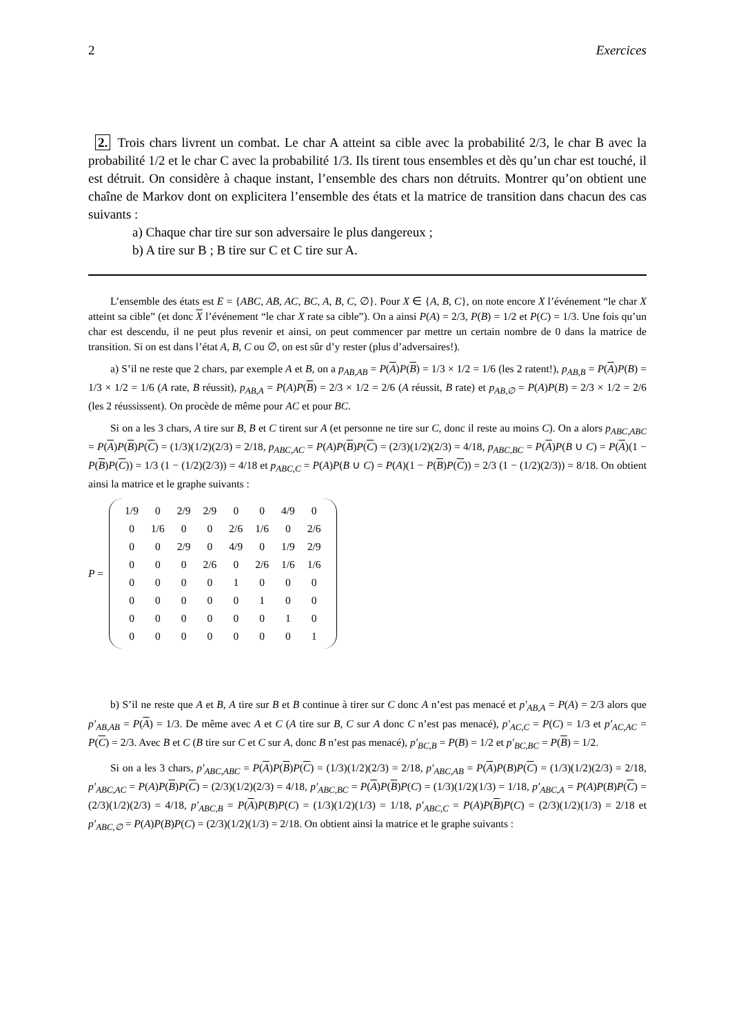2 Exercices
2. Trois chars livrent un combat. Le char A atteint sa cible avec la probabilité 2/3, le char B avec la probabilité 1/2 et le char C avec la probabilité 1/3. Ils tirent tous ensembles et dès qu’un char est touché, il est détruit. On considère à chaque instant, l’ensemble des chars non détruits. Montrer qu’on obtient une chaîne de Markov dont on explicitera l’ensemble des états et la matrice de transition dans chacun des cas suivants :
a) Chaque char tire sur son adversaire le plus dangereux ;
b) A tire sur B ; B tire sur C et C tire sur A.
L’ensemble des états est E = {ABC, AB, AC, BC, A, B, C, ∅}. Pour X ∈ {A, B, C}, on note encore X l’événement “le char X atteint sa cible” (et donc X l’événement “le char X rate sa cible”). On a ainsi P(A) = 2/3, P(B) = 1/2 et P(C) = 1/3. Une fois qu’un char est descendu, il ne peut plus revenir et ainsi, on peut commencer par mettre un certain nombre de 0 dans la matrice de transition. Si on est dans l’état A, B, C ou ∅, on est sûr d’y rester (plus d’adversaires!).
a) S’il ne reste que 2 chars, par exemple A et B, on a p<sub>AB,AB</sub> = P(A)P(B) = 1/3 × 1/2 = 1/6 (les 2 ratent!), p<sub>AB,B</sub> = P(A)P(B) = 1/3 × 1/2 = 1/6 (A rate, B réussit), p<sub>AB,A</sub> = P(A)P(B) = 2/3 × 1/2 = 2/6 (A réussit, B rate) et p<sub>AB,∅</sub> = P(A)P(B) = 2/3 × 1/2 = 2/6 (les 2 réussissent). On procède de même pour AC et pour BC.
Si on a les 3 chars, A tire sur B, B et C tirent sur A (et personne ne tire sur C, donc il reste au moins C). On a alors p<sub>ABC,ABC</sub> = P(A)P(B)P(C) = (1/3)(1/2)(2/3) = 2/18, p<sub>ABC,AC</sub> = P(A)P(B)P(C) = (2/3)(1/2)(2/3) = 4/18, p<sub>ABC,BC</sub> = P(A)P(B ∪ C) = P(A)(1 − P(B)P(C)) = 1/3 (1 − (1/2)(2/3)) = 4/18 et p<sub>ABC,C</sub> = P(A)P(B ∪ C) = P(A)(1 − P(B)P(C)) = 2/3 (1 − (1/2)(2/3)) = 8/18. On obtient ainsi la matrice et le graphe suivants :
P =
| 1/9 | 0 | 2/9 | 2/9 | 0 | 0 | 4/9 | 0 |
| 0 | 1/6 | 0 | 0 | 2/6 | 1/6 | 0 | 2/6 |
| 0 | 0 | 2/9 | 0 | 4/9 | 0 | 1/9 | 2/9 |
| 0 | 0 | 0 | 2/6 | 0 | 2/6 | 1/6 | 1/6 |
| 0 | 0 | 0 | 0 | 1 | 0 | 0 | 0 |
| 0 | 0 | 0 | 0 | 0 | 1 | 0 | 0 |
| 0 | 0 | 0 | 0 | 0 | 0 | 1 | 0 |
| 0 | 0 | 0 | 0 | 0 | 0 | 0 | 1 |
b) S’il ne reste que A et B, A tire sur B et B continue à tirer sur C donc A n’est pas menacé et p′<sub>AB,A</sub> = P(A) = 2/3 alors que p′<sub>AB,AB</sub> = P(A) = 1/3. De même avec A et C (A tire sur B, C sur A donc C n’est pas menacé), p′<sub>AC,C</sub> = P(C) = 1/3 et p′<sub>AC,AC</sub> = P(C) = 2/3. Avec B et C (B tire sur C et C sur A, donc B n’est pas menacé), p′<sub>BC,B</sub> = P(B) = 1/2 et p′<sub>BC,BC</sub> = P(B) = 1/2.
Si on a les 3 chars, p′<sub>ABC,ABC</sub> = P(A)P(B)P(C) = (1/3)(1/2)(2/3) = 2/18, p′<sub>ABC,AB</sub> = P(A)P(B)P(C) = (1/3)(1/2)(2/3) = 2/18, p′<sub>ABC,AC</sub> = P(A)P(B)P(C) = (2/3)(1/2)(2/3) = 4/18, p′<sub>ABC,BC</sub> = P(A)P(B)P(C) = (1/3)(1/2)(1/3) = 1/18, p′<sub>ABC,A</sub> = P(A)P(B)P(C) = (2/3)(1/2)(2/3) = 4/18, p′<sub>ABC,B</sub> = P(A)P(B)P(C) = (1/3)(1/2)(1/3) = 1/18, p′<sub>ABC,C</sub> = P(A)P(B)P(C) = (2/3)(1/2)(1/3) = 2/18 et p′<sub>ABC,∅</sub> = P(A)P(B)P(C) = (2/3)(1/2)(1/3) = 2/18. On obtient ainsi la matrice et le graphe suivants :